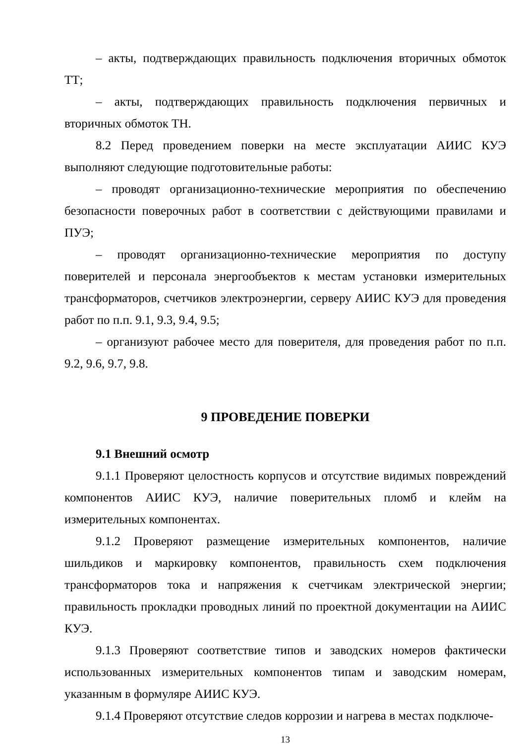– акты, подтверждающих правильность подключения вторичных обмоток ТТ;
– акты, подтверждающих правильность подключения первичных и вторичных обмоток ТН.
8.2 Перед проведением поверки на месте эксплуатации АИИС КУЭ выполняют следующие подготовительные работы:
– проводят организационно-технические мероприятия по обеспечению безопасности поверочных работ в соответствии с действующими правилами и ПУЭ;
– проводят организационно-технические мероприятия по доступу поверителей и персонала энергообъектов к местам установки измерительных трансформаторов, счетчиков электроэнергии, серверу АИИС КУЭ для проведения работ по п.п. 9.1, 9.3, 9.4, 9.5;
– организуют рабочее место для поверителя, для проведения работ по п.п. 9.2, 9.6, 9.7, 9.8.
9 ПРОВЕДЕНИЕ ПОВЕРКИ
9.1 Внешний осмотр
9.1.1 Проверяют целостность корпусов и отсутствие видимых повреждений компонентов АИИС КУЭ, наличие поверительных пломб и клейм на измерительных компонентах.
9.1.2 Проверяют размещение измерительных компонентов, наличие шильдиков и маркировку компонентов, правильность схем подключения трансформаторов тока и напряжения к счетчикам электрической энергии; правильность прокладки проводных линий по проектной документации на АИИС КУЭ.
9.1.3 Проверяют соответствие типов и заводских номеров фактически использованных измерительных компонентов типам и заводским номерам, указанным в формуляре АИИС КУЭ.
9.1.4 Проверяют отсутствие следов коррозии и нагрева в местах подключе-
13